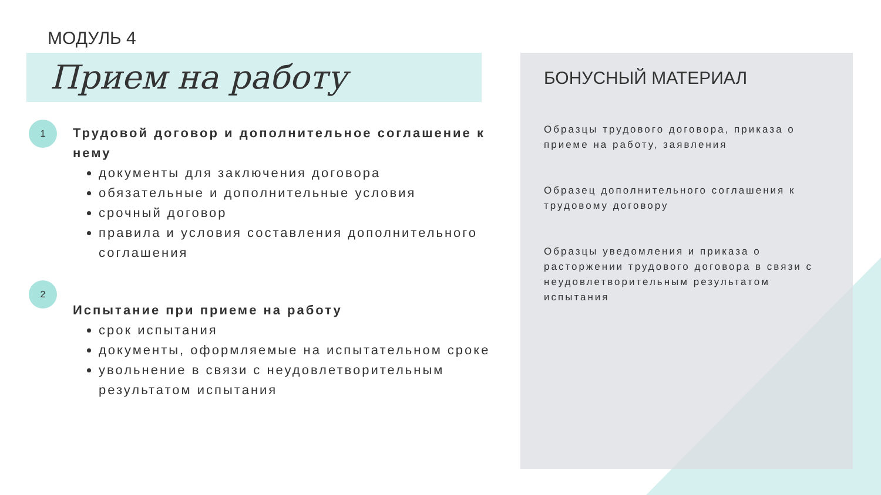МОДУЛЬ 4
Прием на работу
1
Трудовой договор и дополнительное соглашение к нему
документы для заключения договора
обязательные и дополнительные условия
срочный договор
правила и условия составления дополнительного соглашения
2
Испытание при приеме на работу
срок испытания
документы, оформляемые на испытательном сроке
увольнение в связи с неудовлетворительным результатом испытания
БОНУСНЫЙ МАТЕРИАЛ
Образцы трудового договора, приказа о приеме на работу, заявления
Образец дополнительного соглашения к трудовому договору
Образцы уведомления и приказа о расторжении трудового договора в связи с неудовлетворительным результатом испытания